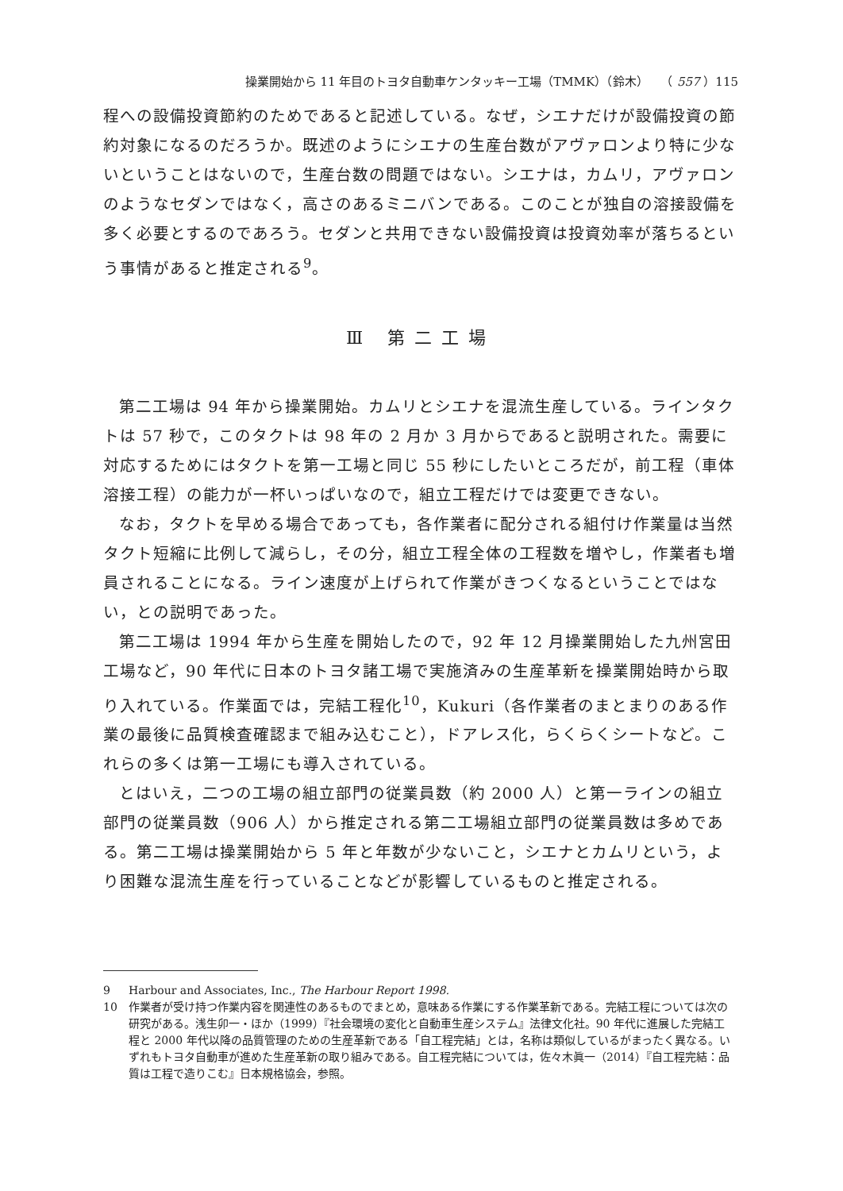操業開始から 11 年目のトヨタ自動車ケンタッキー工場（TMMK）（鈴木）　　（ 557 ）115
程への設備投資節約のためであると記述している。なぜ，シエナだけが設備投資の節約対象になるのだろうか。既述のようにシエナの生産台数がアヴァロンより特に少ないということはないので，生産台数の問題ではない。シエナは，カムリ，アヴァロンのようなセダンではなく，高さのあるミニバンである。このことが独自の溶接設備を多く必要とするのであろう。セダンと共用できない設備投資は投資効率が落ちるという事情があると推定される<sup>9</sup>。
Ⅲ 第二工場
第二工場は 94 年から操業開始。カムリとシエナを混流生産している。ラインタクトは 57 秒で，このタクトは 98 年の 2 月か 3 月からであると説明された。需要に対応するためにはタクトを第一工場と同じ 55 秒にしたいところだが，前工程（車体溶接工程）の能力が一杯いっぱいなので，組立工程だけでは変更できない。
なお，タクトを早める場合であっても，各作業者に配分される組付け作業量は当然タクト短縮に比例して減らし，その分，組立工程全体の工程数を増やし，作業者も増員されることになる。ライン速度が上げられて作業がきつくなるということではない，との説明であった。
第二工場は 1994 年から生産を開始したので，92 年 12 月操業開始した九州宮田工場など，90 年代に日本のトヨタ諸工場で実施済みの生産革新を操業開始時から取り入れている。作業面では，完結工程化<sup>10</sup>，Kukuri（各作業者のまとまりのある作業の最後に品質検査確認まで組み込むこと），ドアレス化，らくらくシートなど。これらの多くは第一工場にも導入されている。
とはいえ，二つの工場の組立部門の従業員数（約 2000 人）と第一ラインの組立部門の従業員数（906 人）から推定される第二工場組立部門の従業員数は多めである。第二工場は操業開始から 5 年と年数が少ないこと，シエナとカムリという，より困難な混流生産を行っていることなどが影響しているものと推定される。
9 Harbour and Associates, Inc., The Harbour Report 1998.
10 作業者が受け持つ作業内容を関連性のあるものでまとめ，意味ある作業にする作業革新である。完結工程については次の研究がある。浅生卯一・ほか（1999）『社会環境の変化と自動車生産システム』法律文化社。90 年代に進展した完結工程と 2000 年代以降の品質管理のための生産革新である「自工程完結」とは，名称は類似しているがまったく異なる。いずれもトヨタ自動車が進めた生産革新の取り組みである。自工程完結については，佐々木眞一（2014）『自工程完結：品質は工程で造りこむ』日本規格協会，参照。